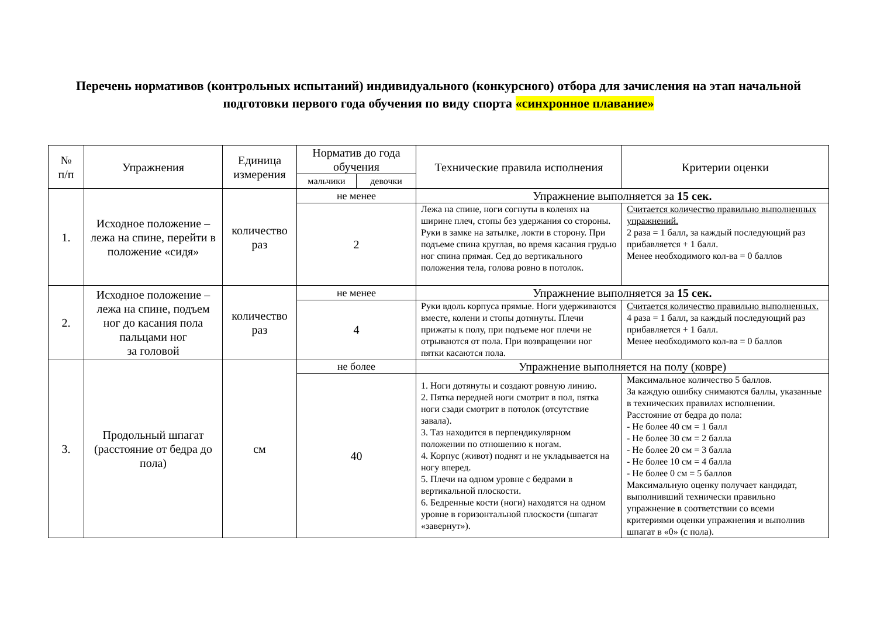Перечень нормативов (контрольных испытаний) индивидуального (конкурсного) отбора для зачисления на этап начальной подготовки первого года обучения по виду спорта «синхронное плавание»
| № п/п | Упражнения | Единица измерения | Норматив до года обучения | | Технические правила исполнения | Критерии оценки |
| --- | --- | --- | --- | --- | --- | --- |
| | | | мальчики | девочки | | |
| 1. | Исходное положение – лежа на спине, перейти в положение «сидя» | количество раз | не менее | | Упражнение выполняется за 15 сек. | |
| | | | 2 | | Лежа на спине, ноги согнуты в коленях на ширине плеч, стопы без удержания со стороны. Руки в замке на затылке, локти в сторону. При подъеме спина круглая, во время касания грудью ног спина прямая. Сед до вертикального положения тела, голова ровно в потолок. | Считается количество правильно выполненных упражнений. 2 раза = 1 балл, за каждый последующий раз прибавляется + 1 балл. Менее необходимого кол-ва = 0 баллов |
| 2. | Исходное положение – лежа на спине, подъем ног до касания пола пальцами ног за головой | количество раз | не менее | | Упражнение выполняется за 15 сек. | |
| | | | 4 | | Руки вдоль корпуса прямые. Ноги удерживаются вместе, колени и стопы дотянуты. Плечи прижаты к полу, при подъеме ног плечи не отрываются от пола. При возвращении ног пятки касаются пола. | Считается количество правильно выполненных. 4 раза = 1 балл, за каждый последующий раз прибавляется + 1 балл. Менее необходимого кол-ва = 0 баллов |
| 3. | Продольный шпагат (расстояние от бедра до пола) | см | не более | | Упражнение выполняется на полу (ковре) | |
| | | | 40 | | 1. Ноги дотянуты и создают ровную линию. 2. Пятка передней ноги смотрит в пол, пятка ноги сзади смотрит в потолок (отсутствие завала). 3. Таз находится в перпендикулярном положении по отношению к ногам. 4. Корпус (живот) поднят и не укладывается на ногу вперед. 5. Плечи на одном уровне с бедрами в вертикальной плоскости. 6. Бедренные кости (ноги) находятся на одном уровне в горизонтальной плоскости (шпагат «завернут»). | Максимальное количество 5 баллов. За каждую ошибку снимаются баллы, указанные в технических правилах исполнении. Расстояние от бедра до пола: - Не более 40 см = 1 балл - Не более 30 см = 2 балла - Не более 20 см = 3 балла - Не более 10 см = 4 балла - Не более 0 см = 5 баллов Максимальную оценку получает кандидат, выполнивший технически правильно упражнение в соответствии со всеми критериями оценки упражнения и выполнив шпагат в «0» (с пола). |